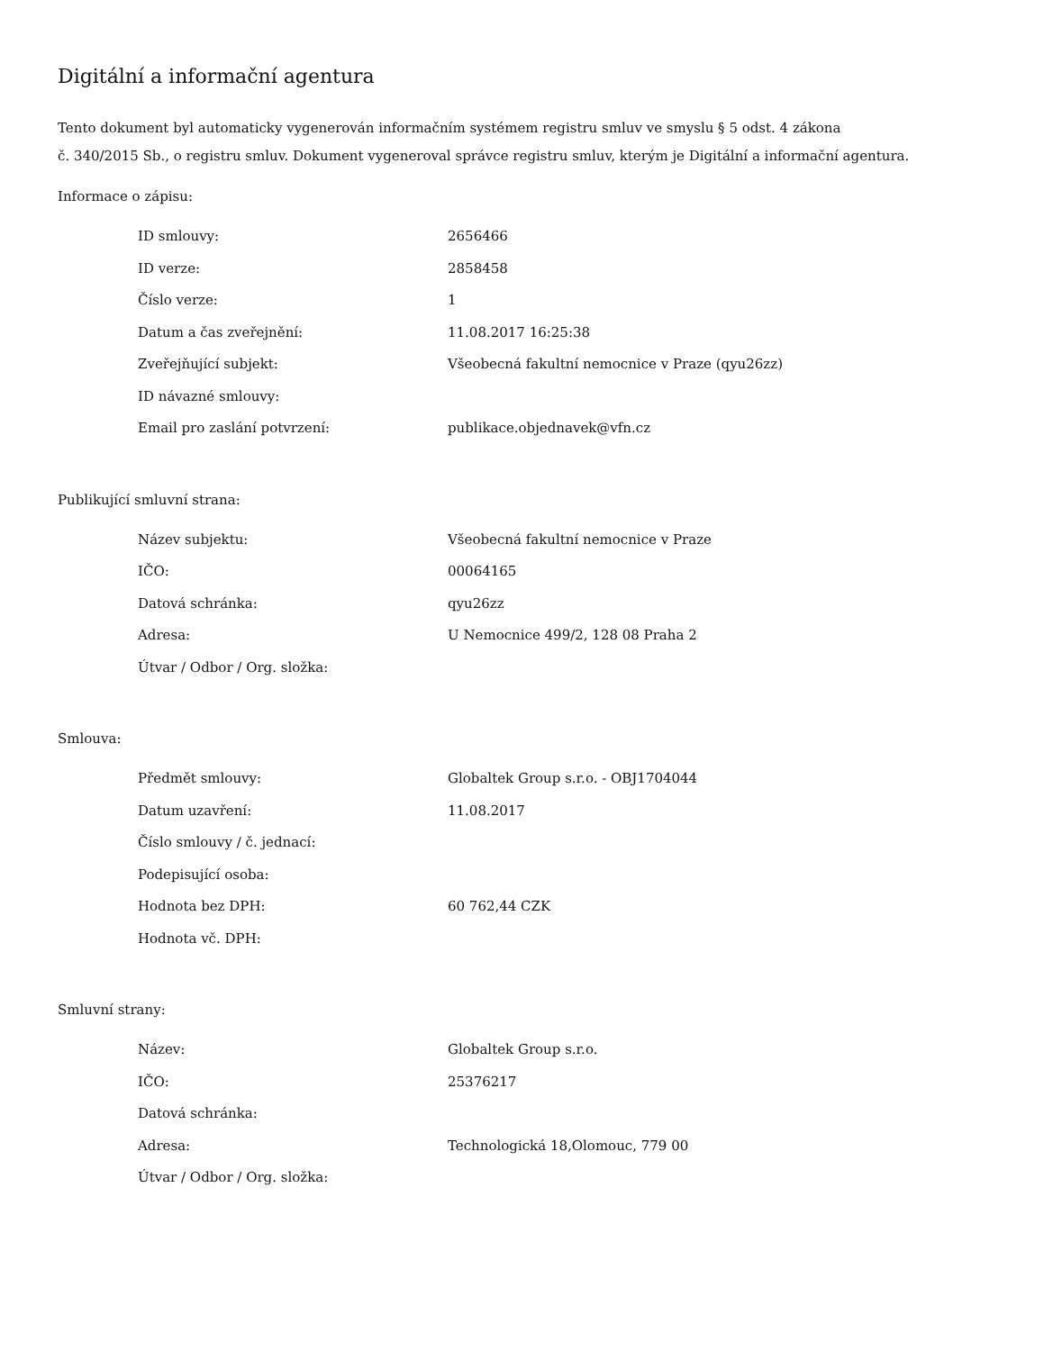Digitální a informační agentura
Tento dokument byl automaticky vygenerován informačním systémem registru smluv ve smyslu § 5 odst. 4 zákona
č. 340/2015 Sb., o registru smluv. Dokument vygeneroval správce registru smluv, kterým je Digitální a informační agentura.
Informace o zápisu:
| ID smlouvy: | 2656466 |
| ID verze: | 2858458 |
| Číslo verze: | 1 |
| Datum a čas zveřejnění: | 11.08.2017 16:25:38 |
| Zveřejňující subjekt: | Všeobecná fakultní nemocnice v Praze (qyu26zz) |
| ID návazné smlouvy: | |
| Email pro zaslání potvrzení: | publikace.objednavek@vfn.cz |
Publikující smluvní strana:
| Název subjektu: | Všeobecná fakultní nemocnice v Praze |
| IČO: | 00064165 |
| Datová schránka: | qyu26zz |
| Adresa: | U Nemocnice 499/2, 128 08 Praha 2 |
| Útvar / Odbor / Org. složka: | |
Smlouva:
| Předmět smlouvy: | Globaltek Group s.r.o. - OBJ1704044 |
| Datum uzavření: | 11.08.2017 |
| Číslo smlouvy / č. jednací: | |
| Podepisující osoba: | |
| Hodnota bez DPH: | 60 762,44 CZK |
| Hodnota vč. DPH: | |
Smluvní strany:
| Název: | Globaltek Group s.r.o. |
| IČO: | 25376217 |
| Datová schránka: | |
| Adresa: | Technologická 18,Olomouc, 779 00 |
| Útvar / Odbor / Org. složka: | |